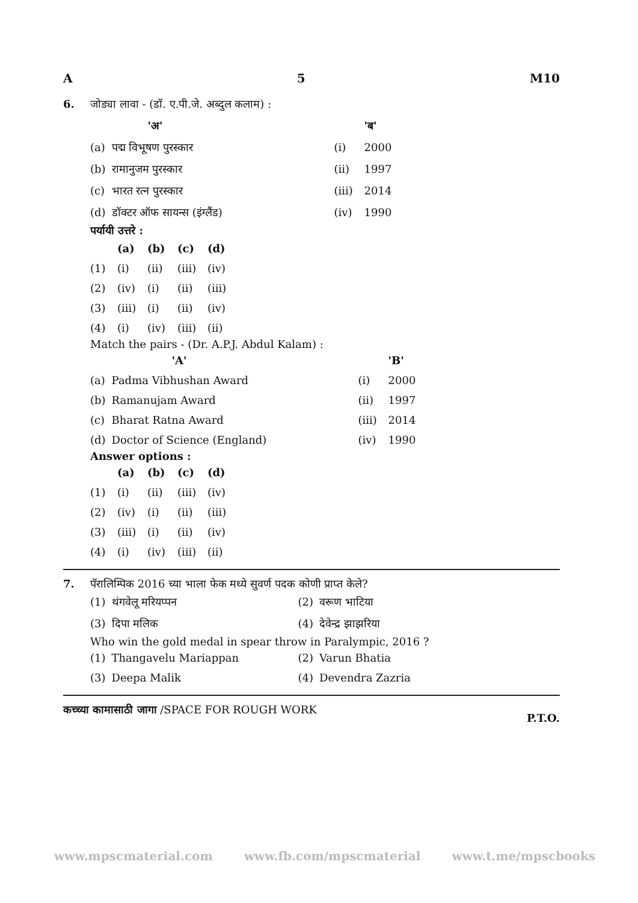A 5 M10
6. जोड्या लावा - (डॉ. ए.पी.जे. अब्दुल कलाम) :
| | 'अ' | | 'ब' |
| (a) | पद्म विभूषण पुरस्कार | (i) | 2000 |
| (b) | रामानुजम पुरस्कार | (ii) | 1997 |
| (c) | भारत रत्न पुरस्कार | (iii) | 2014 |
| (d) | डॉक्टर ऑफ सायन्स (इंग्लैंड) | (iv) | 1990 |
पर्यायी उत्तरे :
| | (a) | (b) | (c) | (d) |
| (1) | (i) | (ii) | (iii) | (iv) |
| (2) | (iv) | (i) | (ii) | (iii) |
| (3) | (iii) | (i) | (ii) | (iv) |
| (4) | (i) | (iv) | (iii) | (ii) |
Match the pairs - (Dr. A.P.J. Abdul Kalam) :
| | 'A' | | 'B' |
| (a) | Padma Vibhushan Award | (i) | 2000 |
| (b) | Ramanujam Award | (ii) | 1997 |
| (c) | Bharat Ratna Award | (iii) | 2014 |
| (d) | Doctor of Science (England) | (iv) | 1990 |
Answer options :
| | (a) | (b) | (c) | (d) |
| (1) | (i) | (ii) | (iii) | (iv) |
| (2) | (iv) | (i) | (ii) | (iii) |
| (3) | (iii) | (i) | (ii) | (iv) |
| (4) | (i) | (iv) | (iii) | (ii) |
7. पॅरालिम्पिक 2016 च्या भाला फेक मध्ये सुवर्ण पदक कोणी प्राप्त केले?
| (1) | थंगवेलू मरियप्पन | (2) | वरूण भाटिया |
| (3) | दिपा मलिक | (4) | देवेन्द्र झाझरिया |
Who win the gold medal in spear throw in Paralympic, 2016 ?
| (1) | Thangavelu Mariappan | (2) | Varun Bhatia |
| (3) | Deepa Malik | (4) | Devendra Zazria |
कच्च्या कामासाठी जागा /SPACE FOR ROUGH WORK P.T.O.
www.mpscmaterial.com www.fb.com/mpscmaterial www.t.me/mpscbooks